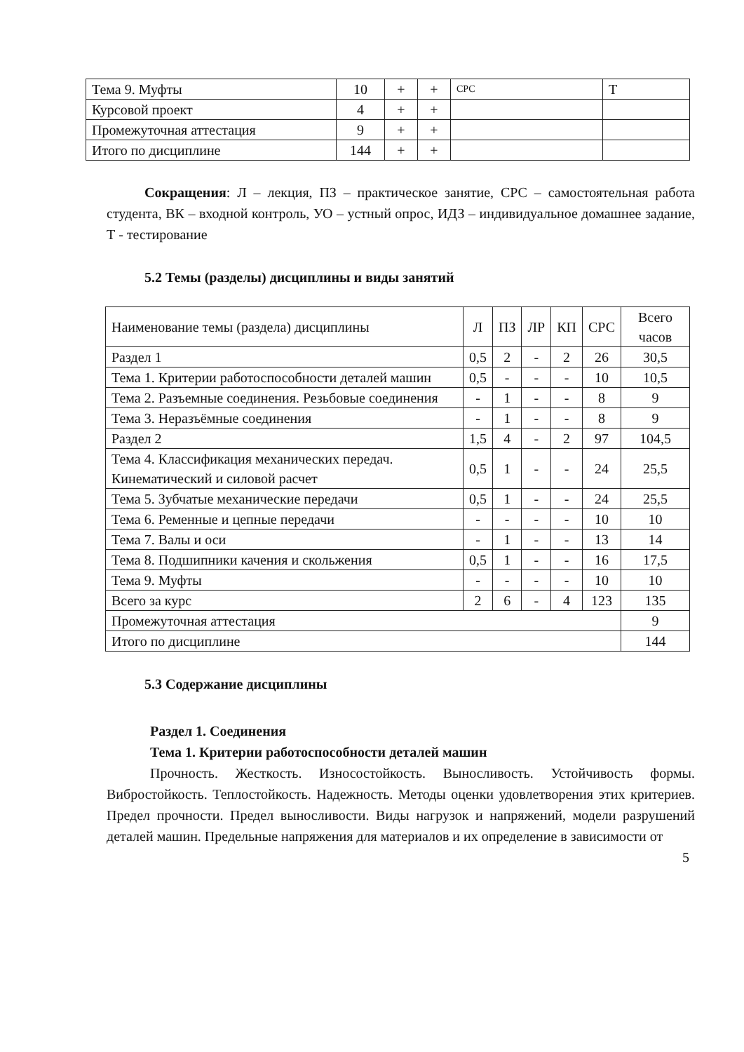| Тема 9. Муфты | 10 | + | + | СРС | Т |
| Курсовой проект | 4 | + | + | | |
| Промежуточная аттестация | 9 | + | + | | |
| Итого по дисциплине | 144 | + | + | | |
Сокращения: Л – лекция, ПЗ – практическое занятие, СРС – самостоятельная работа студента, ВК – входной контроль, УО – устный опрос, ИДЗ – индивидуальное домашнее задание, Т - тестирование
5.2 Темы (разделы) дисциплины и виды занятий
| Наименование темы (раздела) дисциплины | Л | ПЗ | ЛР | КП | СРС | Всего часов |
| Раздел 1 | 0,5 | 2 | - | 2 | 26 | 30,5 |
| Тема 1. Критерии работоспособности деталей машин | 0,5 | - | - | - | 10 | 10,5 |
| Тема 2. Разъемные соединения. Резьбовые соединения | - | 1 | - | - | 8 | 9 |
| Тема 3. Неразъёмные соединения | - | 1 | - | - | 8 | 9 |
| Раздел 2 | 1,5 | 4 | - | 2 | 97 | 104,5 |
| Тема 4. Классификация механических передач. Кинематический и силовой расчет | 0,5 | 1 | - | - | 24 | 25,5 |
| Тема 5. Зубчатые механические передачи | 0,5 | 1 | - | - | 24 | 25,5 |
| Тема 6. Ременные и цепные передачи | - | - | - | - | 10 | 10 |
| Тема 7. Валы и оси | - | 1 | - | - | 13 | 14 |
| Тема 8. Подшипники качения и скольжения | 0,5 | 1 | - | - | 16 | 17,5 |
| Тема 9. Муфты | - | - | - | - | 10 | 10 |
| Всего за курс | 2 | 6 | - | 4 | 123 | 135 |
| Промежуточная аттестация | | | | | | 9 |
| Итого по дисциплине | | | | | | 144 |
5.3 Содержание дисциплины
Раздел 1. Соединения
Тема 1. Критерии работоспособности деталей машин
Прочность. Жесткость. Износостойкость. Выносливость. Устойчивость формы. Вибростойкость. Теплостойкость. Надежность. Методы оценки удовлетворения этих критериев. Предел прочности. Предел выносливости. Виды нагрузок и напряжений, модели разрушений деталей машин. Предельные напряжения для материалов и их определение в зависимости от
5